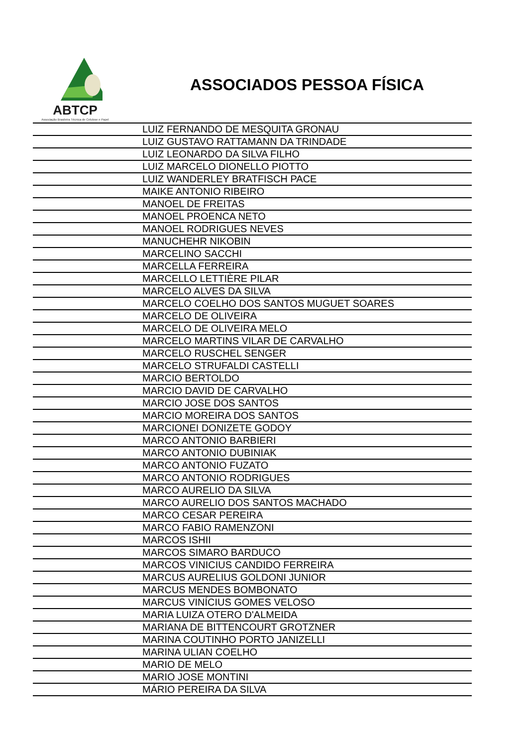ABTCP
Associação Brasileira Técnica de Celulose e Papel
ASSOCIADOS PESSOA FÍSICA
| | LUIZ FERNANDO DE MESQUITA GRONAU |
| | LUIZ GUSTAVO RATTAMANN DA TRINDADE |
| | LUIZ LEONARDO DA SILVA FILHO |
| | LUIZ MARCELO DIONELLO PIOTTO |
| | LUIZ WANDERLEY BRATFISCH PACE |
| | MAIKE ANTONIO RIBEIRO |
| | MANOEL DE FREITAS |
| | MANOEL PROENCA NETO |
| | MANOEL RODRIGUES NEVES |
| | MANUCHEHR NIKOBIN |
| | MARCELINO SACCHI |
| | MARCELLA FERREIRA |
| | MARCELLO LETTIÈRE PILAR |
| | MARCELO ALVES DA SILVA |
| | MARCELO COELHO DOS SANTOS MUGUET SOARES |
| | MARCELO DE OLIVEIRA |
| | MARCELO DE OLIVEIRA MELO |
| | MARCELO MARTINS VILAR DE CARVALHO |
| | MARCELO RUSCHEL SENGER |
| | MARCELO STRUFALDI CASTELLI |
| | MARCIO BERTOLDO |
| | MARCIO DAVID DE CARVALHO |
| | MARCIO JOSE DOS SANTOS |
| | MARCIO MOREIRA DOS SANTOS |
| | MARCIONEI DONIZETE GODOY |
| | MARCO ANTONIO BARBIERI |
| | MARCO ANTONIO DUBINIAK |
| | MARCO ANTONIO FUZATO |
| | MARCO ANTONIO RODRIGUES |
| | MARCO AURELIO DA SILVA |
| | MARCO AURELIO DOS SANTOS MACHADO |
| | MARCO CESAR PEREIRA |
| | MARCO FABIO RAMENZONI |
| | MARCOS ISHII |
| | MARCOS SIMARO BARDUCO |
| | MARCOS VINICIUS CANDIDO FERREIRA |
| | MARCUS AURELIUS GOLDONI JUNIOR |
| | MARCUS MENDES BOMBONATO |
| | MARCUS VINÍCIUS GOMES VELOSO |
| | MARIA LUIZA OTERO D'ALMEIDA |
| | MARIANA DE BITTENCOURT GROTZNER |
| | MARINA COUTINHO PORTO JANIZELLI |
| | MARINA ULIAN COELHO |
| | MARIO DE MELO |
| | MARIO JOSE MONTINI |
| | MÁRIO PEREIRA DA SILVA |